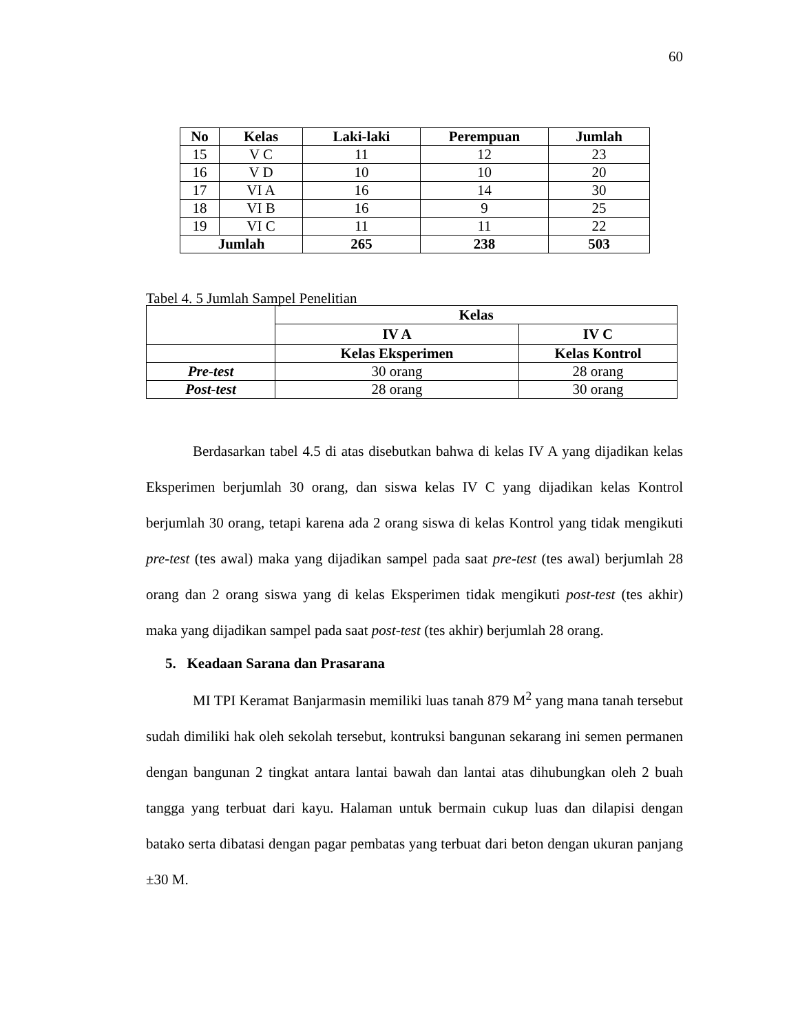60
| No | Kelas | Laki-laki | Perempuan | Jumlah |
| --- | --- | --- | --- | --- |
| 15 | V C | 11 | 12 | 23 |
| 16 | V D | 10 | 10 | 20 |
| 17 | VI A | 16 | 14 | 30 |
| 18 | VI B | 16 | 9 | 25 |
| 19 | VI C | 11 | 11 | 22 |
| Jumlah | | 265 | 238 | 503 |
Tabel 4. 5 Jumlah Sampel Penelitian
| | Kelas | |
| | IV A | IV C |
| | Kelas Eksperimen | Kelas Kontrol |
| Pre-test | 30 orang | 28 orang |
| Post-test | 28 orang | 30 orang |
Berdasarkan tabel 4.5 di atas disebutkan bahwa di kelas IV A yang dijadikan kelas Eksperimen berjumlah 30 orang, dan siswa kelas IV C yang dijadikan kelas Kontrol berjumlah 30 orang, tetapi karena ada 2 orang siswa di kelas Kontrol yang tidak mengikuti pre-test (tes awal) maka yang dijadikan sampel pada saat pre-test (tes awal) berjumlah 28 orang dan 2 orang siswa yang di kelas Eksperimen tidak mengikuti post-test (tes akhir) maka yang dijadikan sampel pada saat post-test (tes akhir) berjumlah 28 orang.
5. Keadaan Sarana dan Prasarana
MI TPI Keramat Banjarmasin memiliki luas tanah 879 M<sup>2</sup> yang mana tanah tersebut sudah dimiliki hak oleh sekolah tersebut, kontruksi bangunan sekarang ini semen permanen dengan bangunan 2 tingkat antara lantai bawah dan lantai atas dihubungkan oleh 2 buah tangga yang terbuat dari kayu. Halaman untuk bermain cukup luas dan dilapisi dengan batako serta dibatasi dengan pagar pembatas yang terbuat dari beton dengan ukuran panjang ±30 M.